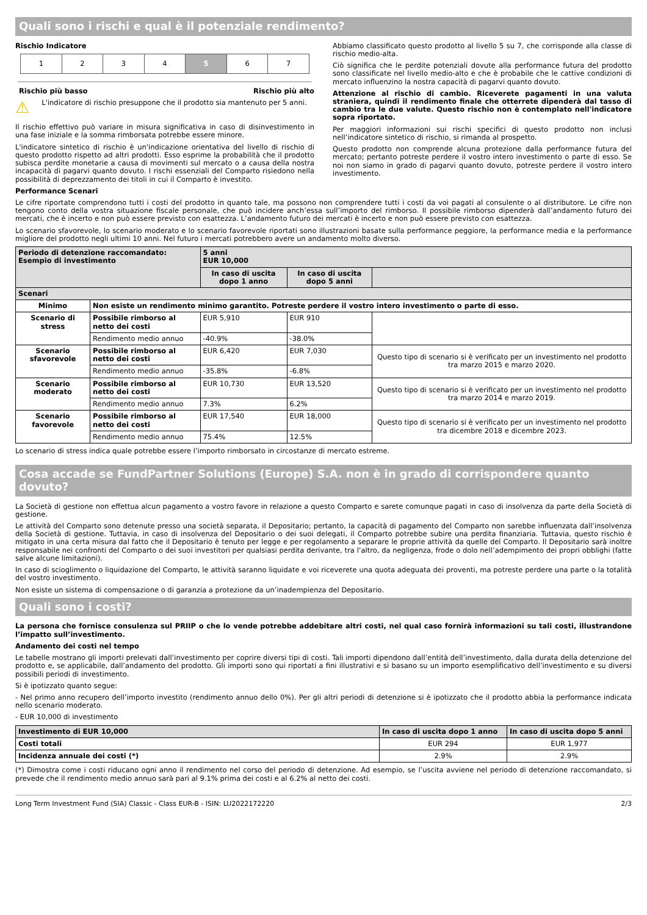Quali sono i rischi e qual è il potenziale rendimento?
Rischio Indicatore
1 2 3 4 5 6 7
Rischio più basso Rischio più alto
⚠
L'indicatore di rischio presuppone che il prodotto sia mantenuto per 5 anni.
Il rischio effettivo può variare in misura significativa in caso di disinvestimento in una fase iniziale e la somma rimborsata potrebbe essere minore.
L'indicatore sintetico di rischio è un'indicazione orientativa del livello di rischio di questo prodotto rispetto ad altri prodotti. Esso esprime la probabilità che il prodotto subisca perdite monetarie a causa di movimenti sul mercato o a causa della nostra incapacità di pagarvi quanto dovuto. I rischi essenziali del Comparto risiedono nella possibilità di deprezzamento dei titoli in cui il Comparto è investito.
Abbiamo classificato questo prodotto al livello 5 su 7, che corrisponde alla classe di rischio medio-alta.
Ciò significa che le perdite potenziali dovute alla performance futura del prodotto sono classificate nel livello medio-alto e che è probabile che le cattive condizioni di mercato influenzino la nostra capacità di pagarvi quanto dovuto.
Attenzione al rischio di cambio. Riceverete pagamenti in una valuta straniera, quindi il rendimento finale che otterrete dipenderà dal tasso di cambio tra le due valute. Questo rischio non è contemplato nell'indicatore sopra riportato.
Per maggiori informazioni sui rischi specifici di questo prodotto non inclusi nell’indicatore sintetico di rischio, si rimanda al prospetto.
Questo prodotto non comprende alcuna protezione dalla performance futura del mercato; pertanto potreste perdere il vostro intero investimento o parte di esso. Se noi non siamo in grado di pagarvi quanto dovuto, potreste perdere il vostro intero investimento.
Performance Scenari
Le cifre riportate comprendono tutti i costi del prodotto in quanto tale, ma possono non comprendere tutti i costi da voi pagati al consulente o al distributore. Le cifre non tengono conto della vostra situazione fiscale personale, che può incidere anch’essa sull’importo del rimborso. Il possibile rimborso dipenderà dall’andamento futuro dei mercati, che è incerto e non può essere previsto con esattezza. L’andamento futuro dei mercati è incerto e non può essere previsto con esattezza.
Lo scenario sfavorevole, lo scenario moderato e lo scenario favorevole riportati sono illustrazioni basate sulla performance peggiore, la performance media e la performance migliore del prodotto negli ultimi 10 anni. Nel futuro i mercati potrebbero avere un andamento molto diverso.
| Periodo di detenzione raccomandato: Esempio di investimento | | 5 anni EUR 10,000 | | |
| | | In caso di uscita dopo 1 anno | In caso di uscita dopo 5 anni | |
| Scenari | | | | |
| Minimo | Non esiste un rendimento minimo garantito. Potreste perdere il vostro intero investimento o parte di esso. | | | |
| Scenario di stress | Possibile rimborso al netto dei costi | EUR 5,910 | EUR 910 | |
| | Rendimento medio annuo | -40.9% | -38.0% | |
| Scenario sfavorevole | Possibile rimborso al netto dei costi | EUR 6,420 | EUR 7,030 | Questo tipo di scenario si è verificato per un investimento nel prodotto tra marzo 2015 e marzo 2020. |
| | Rendimento medio annuo | -35.8% | -6.8% | |
| Scenario moderato | Possibile rimborso al netto dei costi | EUR 10,730 | EUR 13,520 | Questo tipo di scenario si è verificato per un investimento nel prodotto tra marzo 2014 e marzo 2019. |
| | Rendimento medio annuo | 7.3% | 6.2% | |
| Scenario favorevole | Possibile rimborso al netto dei costi | EUR 17,540 | EUR 18,000 | Questo tipo di scenario si è verificato per un investimento nel prodotto tra dicembre 2018 e dicembre 2023. |
| | Rendimento medio annuo | 75.4% | 12.5% | |
Lo scenario di stress indica quale potrebbe essere l’importo rimborsato in circostanze di mercato estreme.
Cosa accade se FundPartner Solutions (Europe) S.A. non è in grado di corrispondere quanto dovuto?
La Società di gestione non effettua alcun pagamento a vostro favore in relazione a questo Comparto e sarete comunque pagati in caso di insolvenza da parte della Società di gestione.
Le attività del Comparto sono detenute presso una società separata, il Depositario; pertanto, la capacità di pagamento del Comparto non sarebbe influenzata dall’insolvenza della Società di gestione. Tuttavia, in caso di insolvenza del Depositario o dei suoi delegati, il Comparto potrebbe subire una perdita finanziaria. Tuttavia, questo rischio è mitigato in una certa misura dal fatto che il Depositario è tenuto per legge e per regolamento a separare le proprie attività da quelle del Comparto. Il Depositario sarà inoltre responsabile nei confronti del Comparto o dei suoi investitori per qualsiasi perdita derivante, tra l’altro, da negligenza, frode o dolo nell’adempimento dei propri obblighi (fatte salve alcune limitazioni).
In caso di scioglimento o liquidazione del Comparto, le attività saranno liquidate e voi riceverete una quota adeguata dei proventi, ma potreste perdere una parte o la totalità del vostro investimento.
Non esiste un sistema di compensazione o di garanzia a protezione da un’inadempienza del Depositario.
Quali sono i costi?
La persona che fornisce consulenza sul PRIIP o che lo vende potrebbe addebitare altri costi, nel qual caso fornirà informazioni su tali costi, illustrandone l’impatto sull’investimento.
Andamento dei costi nel tempo
Le tabelle mostrano gli importi prelevati dall’investimento per coprire diversi tipi di costi. Tali importi dipendono dall’entità dell’investimento, dalla durata della detenzione del prodotto e, se applicabile, dall’andamento del prodotto. Gli importi sono qui riportati a fini illustrativi e si basano su un importo esemplificativo dell’investimento e su diversi possibili periodi di investimento.
Si è ipotizzato quanto segue:
- Nel primo anno recupero dell’importo investito (rendimento annuo dello 0%). Per gli altri periodi di detenzione si è ipotizzato che il prodotto abbia la performance indicata nello scenario moderato.
- EUR 10,000 di investimento
| Investimento di EUR 10,000 | In caso di uscita dopo 1 anno | In caso di uscita dopo 5 anni |
| Costi totali | EUR 294 | EUR 1,977 |
| Incidenza annuale dei costi (*) | 2.9% | 2.9% |
(*) Dimostra come i costi riducano ogni anno il rendimento nel corso del periodo di detenzione. Ad esempio, se l’uscita avviene nel periodo di detenzione raccomandato, si prevede che il rendimento medio annuo sarà pari al 9.1% prima dei costi e al 6.2% al netto dei costi.
Long Term Investment Fund (SIA) Classic - Class EUR-B - ISIN: LU2022172220 2/3